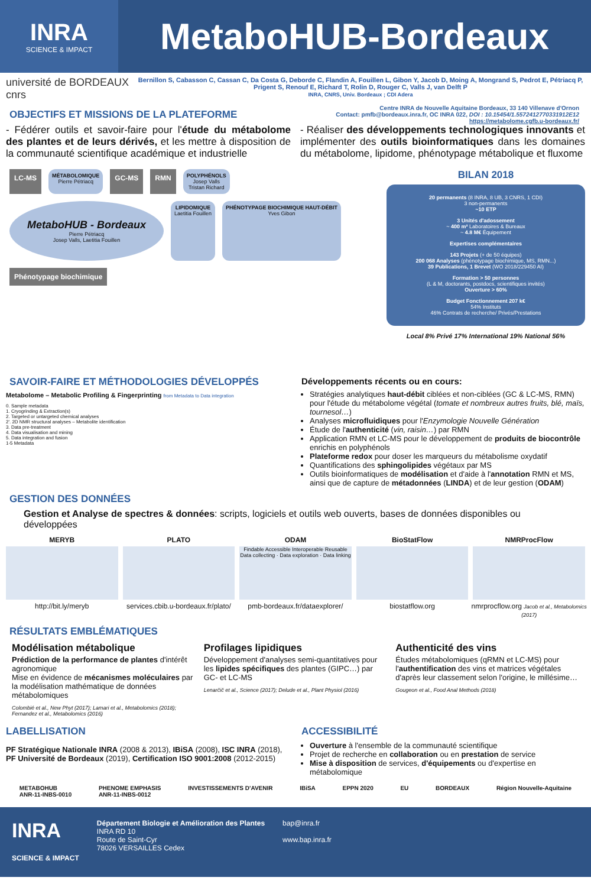INRA
SCIENCE & IMPACT
MetaboHUB-Bordeaux
université de BORDEAUX cnrs
Bernillon S, Cabasson C, Cassan C, Da Costa G, Deborde C, Flandin A, Fouillen L, Gibon Y, Jacob D, Moing A, Mongrand S, Pedrot E, Pétriacq P, Prigent S, Renouf E, Richard T, Rolin D, Rouger C, Valls J, van Delft P
INRA, CNRS, Univ. Bordeaux ; CDI Adera
OBJECTIFS ET MISSIONS DE LA PLATEFORME
Centre INRA de Nouvelle Aquitaine Bordeaux, 33 140 Villenave d'Ornon
Contact: pmfb@bordeaux.inra.fr, OC INRA 022, DOI : 10.15454/1.5572412770331912E12
https://metabolome.cgfb.u-bordeaux.fr/
- Fédérer outils et savoir-faire pour l'étude du métabolome des plantes et de leurs dérivés, et les mettre à disposition de la communauté scientifique académique et industrielle
- Réaliser des développements technologiques innovants et implémenter des outils bioinformatiques dans les domaines du métabolome, lipidome, phénotypage métabolique et fluxome
LC-MS
MÉTABOLOMIQUE
Pierre Pétriacq
GC-MS
RMN
POLYPHÉNOLS
Josep Valls
Tristan Richard
MetaboHUB - Bordeaux
Pierre Pétriacq
Josep Valls, Laetitia Fouillen
LIPIDOMIQUE
Laetitia Fouillen
PHÉNOTYPAGE BIOCHIMIQUE HAUT-DÉBIT
Yves Gibon
Phénotypage biochimique
BILAN 2018
20 permanents (8 INRA, 8 UB, 3 CNRS, 1 CDI)
3 non-permanents
~10 ETP
3 Unités d'adossement
~ 400 m² Laboratoires & Bureaux
~ 4.8 M€ Équipement
Expertises complémentaires
143 Projets (+ de 50 équipes)
200 068 Analyses (phénotypage biochimique, MS, RMN...)
39 Publications, 1 Brevet (WO 2018/229450 AI)
Formation > 50 personnes
(L & M, doctorants, postdocs, scientifiques invités)
Ouverture > 60%
Budget Fonctionnement 207 k€
54% Instituts
46% Contrats de recherche/ Privés/Prestations
Local 8% Privé 17% International 19% National 56%
SAVOIR-FAIRE ET MÉTHODOLOGIES DÉVELOPPÉS
Metabolome – Metabolic Profiling & Fingerprinting from Metadata to Data integration
0. Sample metadata
1. Cryogrinding & Extraction(s)
2. Targeted or untargeted chemical analyses
2'. 2D NMR structural analyses – Metabolite identification
3. Data pre-treatment
4. Data visualisation and mining
5. Data integration and fusion
1-5 Metadata
Développements récents ou en cours:
Stratégies analytiques haut-débit ciblées et non-ciblées (GC & LC-MS, RMN) pour l'étude du métabolome végétal (tomate et nombreux autres fruits, blé, maïs, tournesol…)
Analyses microfluidiques pour l'Enzymologie Nouvelle Génération
Étude de l'authenticité (vin, raisin…) par RMN
Application RMN et LC-MS pour le développement de produits de biocontrôle enrichis en polyphénols
Plateforme redox pour doser les marqueurs du métabolisme oxydatif
Quantifications des sphingolipides végétaux par MS
Outils bioinformatiques de modélisation et d'aide à l'annotation RMN et MS, ainsi que de capture de métadonnées (LINDA) et de leur gestion (ODAM)
GESTION DES DONNÉES
Gestion et Analyse de spectres & données: scripts, logiciels et outils web ouverts, bases de données disponibles ou développées
MERYB
http://bit.ly/meryb
PLATO
services.cbib.u-bordeaux.fr/plato/
ODAM
Findable Accessible Interoperable Reusable
Data collecting · Data exploration · Data linking
pmb-bordeaux.fr/dataexplorer/
BioStatFlow
biostatflow.org
NMRProcFlow
nmrprocflow.org Jacob et al., Metabolomics (2017)
RÉSULTATS EMBLÉMATIQUES
Modélisation métabolique
Prédiction de la performance de plantes d'intérêt agronomique
Mise en évidence de mécanismes moléculaires par la modélisation mathématique de données métabolomiques
Colombié et al., New Phyt (2017); Lamari et al., Metabolomics (2018); Fernandez et al., Metabolomics (2016)
Profilages lipidiques
Développement d'analyses semi-quantitatives pour les lipides spécifiques des plantes (GIPC…) par GC- et LC-MS
Lenarčič et al., Science (2017); Delude et al., Plant Physiol (2016)
Authenticité des vins
Études métabolomiques (qRMN et LC-MS) pour l'authentification des vins et matrices végétales d'après leur classement selon l'origine, le millésime…
Gougeon et al., Food Anal Methods (2018)
LABELLISATION
PF Stratégique Nationale INRA (2008 & 2013), IBiSA (2008), ISC INRA (2018), PF Université de Bordeaux (2019), Certification ISO 9001:2008 (2012-2015)
ACCESSIBILITÉ
Ouverture à l'ensemble de la communauté scientifique
Projet de recherche en collaboration ou en prestation de service
Mise à disposition de services, d'équipements ou d'expertise en métabolomique
METABOHUB
ANR-11-INBS-0010 PHENOME EMPHASIS
ANR-11-INBS-0012 INVESTISSEMENTS D'AVENIR IBiSA EPPN 2020 EU BORDEAUX Région Nouvelle-Aquitaine
INRA
SCIENCE & IMPACT
Département Biologie et Amélioration des Plantes
INRA RD 10
Route de Saint-Cyr
78026 VERSAILLES Cedex
bap@inra.fr
www.bap.inra.fr